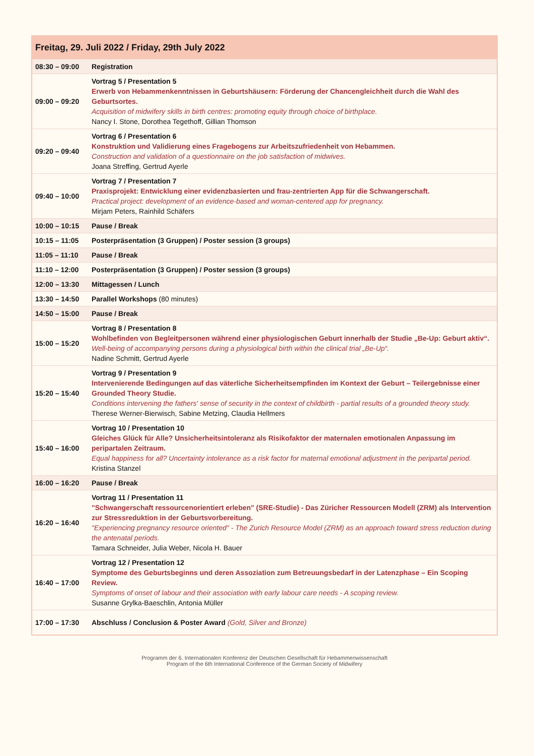| Freitag, 29. Juli 2022 / Friday, 29th July 2022 | |
| --- | --- |
| 08:30 – 09:00 | Registration |
| 09:00 – 09:20 | Vortrag 5 / Presentation 5 Erwerb von Hebammenkenntnissen in Geburtshäusern: Förderung der Chancengleichheit durch die Wahl des Geburtsortes. Acquisition of midwifery skills in birth centres: promoting equity through choice of birthplace. Nancy I. Stone, Dorothea Tegethoff, Gillian Thomson |
| 09:20 – 09:40 | Vortrag 6 / Presentation 6 Konstruktion und Validierung eines Fragebogens zur Arbeitszufriedenheit von Hebammen. Construction and validation of a questionnaire on the job satisfaction of midwives. Joana Streffing, Gertrud Ayerle |
| 09:40 – 10:00 | Vortrag 7 / Presentation 7 Praxisprojekt: Entwicklung einer evidenzbasierten und frau-zentrierten App für die Schwangerschaft. Practical project: development of an evidence-based and woman-centered app for pregnancy. Mirjam Peters, Rainhild Schäfers |
| 10:00 – 10:15 | Pause / Break |
| 10:15 – 11:05 | Posterpräsentation (3 Gruppen) / Poster session (3 groups) |
| 11:05 – 11:10 | Pause / Break |
| 11:10 – 12:00 | Posterpräsentation (3 Gruppen) / Poster session (3 groups) |
| 12:00 – 13:30 | Mittagessen / Lunch |
| 13:30 – 14:50 | Parallel Workshops (80 minutes) |
| 14:50 – 15:00 | Pause / Break |
| 15:00 – 15:20 | Vortrag 8 / Presentation 8 Wohlbefinden von Begleitpersonen während einer physiologischen Geburt innerhalb der Studie „Be-Up: Geburt aktiv“. Well-being of accompanying persons during a physiological birth within the clinical trial „Be-Up“. Nadine Schmitt, Gertrud Ayerle |
| 15:20 – 15:40 | Vortrag 9 / Presentation 9 Intervenierende Bedingungen auf das väterliche Sicherheitsempfinden im Kontext der Geburt – Teilergebnisse einer Grounded Theory Studie. Conditions intervening the fathers' sense of security in the context of childbirth - partial results of a grounded theory study. Therese Werner-Bierwisch, Sabine Metzing, Claudia Hellmers |
| 15:40 – 16:00 | Vortrag 10 / Presentation 10 Gleiches Glück für Alle? Unsicherheitsintoleranz als Risikofaktor der maternalen emotionalen Anpassung im peripartalen Zeitraum. Equal happiness for all? Uncertainty intolerance as a risk factor for maternal emotional adjustment in the peripartal period. Kristina Stanzel |
| 16:00 – 16:20 | Pause / Break |
| 16:20 – 16:40 | Vortrag 11 / Presentation 11 "Schwangerschaft ressourcenorientiert erleben" (SRE-Studie) - Das Züricher Ressourcen Modell (ZRM) als Intervention zur Stressreduktion in der Geburtsvorbereitung. "Experiencing pregnancy resource oriented" - The Zurich Resource Model (ZRM) as an approach toward stress reduction during the antenatal periods. Tamara Schneider, Julia Weber, Nicola H. Bauer |
| 16:40 – 17:00 | Vortrag 12 / Presentation 12 Symptome des Geburtsbeginns und deren Assoziation zum Betreuungsbedarf in der Latenzphase – Ein Scoping Review. Symptoms of onset of labour and their association with early labour care needs - A scoping review. Susanne Grylka-Baeschlin, Antonia Müller |
| 17:00 – 17:30 | Abschluss / Conclusion & Poster Award (Gold, Silver and Bronze) |
Programm der 6. Internationalen Konferenz der Deutschen Gesellschaft für Hebammenwissenschaft
Program of the 6th International Conference of the German Society of Midwifery